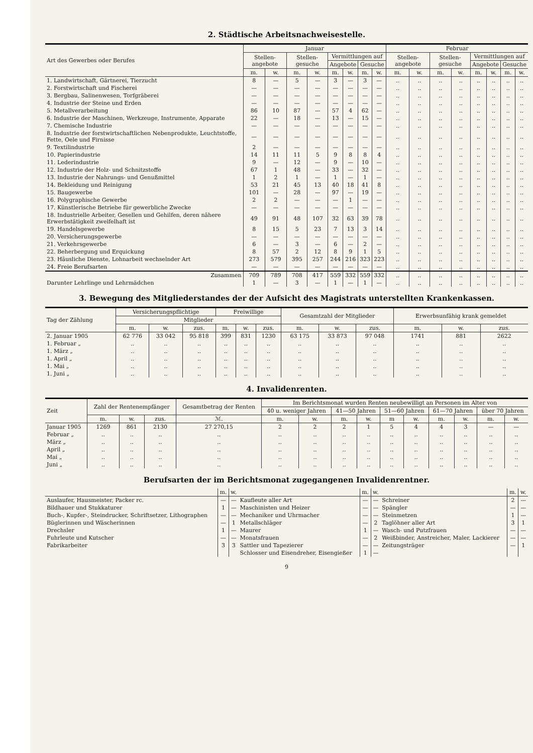2. Städtische Arbeitsnachweisestelle.
| Art des Gewerbes oder Berufes | Januar | | | | | | | | Februar | | | | | | | |
| --- | --- | --- | --- | --- | --- | --- | --- | --- | --- | --- | --- | --- | --- | --- | --- | --- |
| | Stellen-angebote | | Stellen-gesuche | | Vermittlungen auf | | | | Stellen-angebote | | Stellen-gesuche | | Vermittlungen auf | | | |
| | | | | | Angebote | | Gesuche | | | | | | Angebote | | Gesuche | |
| | m. | w. | m. | w. | m. | w. | m. | w. | m. | w. | m. | w. | m. | w. | m. | w. |
| 1. Landwirtschaft, Gärtnerei, Tierzucht | 8 | — | 5 | — | 3 | — | 3 | — | .. | .. | .. | .. | .. | .. | .. | .. |
| 2. Forstwirtschaft und Fischerei | — | — | — | — | — | — | — | — | .. | .. | .. | .. | .. | .. | .. | .. |
| 3. Bergbau, Salinenwesen, Torfgräberei | — | — | — | — | — | — | — | — | .. | .. | .. | .. | .. | .. | .. | .. |
| 4. Industrie der Steine und Erden | — | — | — | — | — | — | — | — | .. | .. | .. | .. | .. | .. | .. | .. |
| 5. Metallverarbeitung | 86 | 10 | 87 | — | 57 | 4 | 62 | — | .. | .. | .. | .. | .. | .. | .. | .. |
| 6. Industrie der Maschinen, Werkzeuge, Instrumente, Apparate | 22 | — | 18 | — | 13 | — | 15 | — | .. | .. | .. | .. | .. | .. | .. | .. |
| 7. Chemische Industrie | — | — | — | — | — | — | — | — | .. | .. | .. | .. | .. | .. | .. | .. |
| 8. Industrie der forstwirtschaftlichen Nebenprodukte, Leuchtstoffe, Fette, Oele und Firnisse | — | — | — | — | — | — | — | — | .. | .. | .. | .. | .. | .. | .. | .. |
| 9. Textilindustrie | 2 | — | — | — | — | — | — | — | .. | .. | .. | .. | .. | .. | .. | .. |
| 10. Papierindustrie | 14 | 11 | 11 | 5 | 9 | 8 | 8 | 4 | .. | .. | .. | .. | .. | .. | .. | .. |
| 11. Lederindustrie | 9 | — | 12 | — | 9 | — | 10 | — | .. | .. | .. | .. | .. | .. | .. | .. |
| 12. Industrie der Holz- und Schnitzstoffe | 67 | 1 | 48 | — | 33 | — | 32 | — | .. | .. | .. | .. | .. | .. | .. | .. |
| 13. Industrie der Nahrungs- und Genußmittel | 1 | 2 | 1 | — | 1 | — | 1 | — | .. | .. | .. | .. | .. | .. | .. | .. |
| 14. Bekleidung und Reinigung | 53 | 21 | 45 | 13 | 40 | 18 | 41 | 8 | .. | .. | .. | .. | .. | .. | .. | .. |
| 15. Baugewerbe | 101 | — | 28 | — | 97 | — | 19 | — | .. | .. | .. | .. | .. | .. | .. | .. |
| 16. Polygraphische Gewerbe | 2 | 2 | — | — | — | 1 | — | — | .. | .. | .. | .. | .. | .. | .. | .. |
| 17. Künstlerische Betriebe für gewerbliche Zwecke | — | — | — | — | — | — | — | — | .. | .. | .. | .. | .. | .. | .. | .. |
| 18. Industrielle Arbeiter, Gesellen und Gehilfen, deren nähere Erwerbstätigkeit zweifelhaft ist | 49 | 91 | 48 | 107 | 32 | 63 | 39 | 78 | .. | .. | .. | .. | .. | .. | .. | .. |
| 19. Handelsgewerbe | 8 | 15 | 5 | 23 | 7 | 13 | 3 | 14 | .. | .. | .. | .. | .. | .. | .. | .. |
| 20. Versicherungsgewerbe | — | — | — | — | — | — | — | — | .. | .. | .. | .. | .. | .. | .. | .. |
| 21. Verkehrsgewerbe | 6 | — | 3 | — | 6 | — | 2 | — | .. | .. | .. | .. | .. | .. | .. | .. |
| 22. Beherbergung und Erquickung | 8 | 57 | 2 | 12 | 8 | 9 | 1 | 5 | .. | .. | .. | .. | .. | .. | .. | .. |
| 23. Häusliche Dienste, Lohnarbeit wechselnder Art | 273 | 579 | 395 | 257 | 244 | 216 | 323 | 223 | .. | .. | .. | .. | .. | .. | .. | .. |
| 24. Freie Berufsarten | — | — | — | — | — | — | — | — | .. | .. | .. | .. | .. | .. | .. | .. |
| Zusammen | 709 | 789 | 708 | 417 | 559 | 332 | 559 | 332 | .. | .. | .. | .. | .. | .. | .. | .. |
| Darunter Lehrlinge und Lehrmädchen | 1 | — | 3 | — | 1 | — | 1 | — | .. | .. | .. | .. | .. | .. | .. | .. |
3. Bewegung des Mitgliederstandes der der Aufsicht des Magistrats unterstellten Krankenkassen.
| Tag der Zählung | Versicherungspflichtige | | | Freiwillige | | | Gesamtzahl der Mitglieder | | | Erwerbsunfähig krank gemeldet | | |
| --- | --- | --- | --- | --- | --- | --- | --- | --- | --- | --- | --- | --- |
| | Mitglieder | | | | | | | | | | | |
| | m. | w. | zus. | m. | w. | zus. | m. | w. | zus. | m. | w. | zus. |
| 2. Januar 1905 | 62 776 | 33 042 | 95 818 | 399 | 831 | 1230 | 63 175 | 33 873 | 97 048 | 1741 | 881 | 2622 |
| 1. Februar „ | .. | .. | .. | .. | .. | .. | .. | .. | .. | .. | .. | .. |
| 1. März „ | .. | .. | .. | .. | .. | .. | .. | .. | .. | .. | .. | .. |
| 1. April „ | .. | .. | .. | .. | .. | .. | .. | .. | .. | .. | .. | .. |
| 1. Mai „ | .. | .. | .. | .. | .. | .. | .. | .. | .. | .. | .. | .. |
| 1. Juni „ | .. | .. | .. | .. | .. | .. | .. | .. | .. | .. | .. | .. |
4. Invalidenrenten.
| Zeit | Zahl der Rentenempfänger | | | Gesamtbetrag der Renten | Im Berichtsmonat wurden Renten neubewilligt an Personen im Alter von | | | | | | | | | |
| --- | --- | --- | --- | --- | --- | --- | --- | --- | --- | --- | --- | --- | --- | --- |
| | | | | | 40 u. weniger Jahren | | 41—50 Jahren | | 51—60 Jahren | | 61—70 Jahren | | über 70 Jahren | |
| | m. | w. | zus. | ℳ. | m. | w. | m. | w. | m | w. | m. | w. | m. | w. |
| Januar 1905 | 1269 | 861 | 2130 | 27 270,15 | 2 | 2 | 2 | 1 | 5 | 4 | 4 | 3 | — | — |
| Februar „ | .. | .. | .. | .. | .. | .. | .. | .. | .. | .. | .. | .. | .. | .. |
| März „ | .. | .. | .. | .. | .. | .. | .. | .. | .. | .. | .. | .. | .. | .. |
| April „ | .. | .. | .. | .. | .. | .. | .. | .. | .. | .. | .. | .. | .. | .. |
| Mai „ | .. | .. | .. | .. | .. | .. | .. | .. | .. | .. | .. | .. | .. | .. |
| Juni „ | .. | .. | .. | .. | .. | .. | .. | .. | .. | .. | .. | .. | .. | .. |
Berufsarten der im Berichtsmonat zugegangenen Invalidenrentner.
| | m. | w. | | m. | w. | | m. | w. |
| --- | --- | --- | --- | --- | --- | --- | --- | --- |
| Auslaufer, Hausmeister, Packer rc. | — | — | Kaufleute aller Art | — | — | Schreiner | 2 | — |
| Bildhauer und Stukkaturer | 1 | — | Maschinisten und Heizer | — | — | Spängler | — | — |
| Buch-, Kupfer-, Steindrucker, Schriftsetzer, Lithographen | — | — | Mechaniker und Uhrmacher | — | — | Steinmetzen | 1 | — |
| Büglerinnen und Wäscherinnen | — | 1 | Metallschläger | — | 2 | Taglöhner aller Art | 3 | 1 |
| Drechsler | 1 | — | Maurer | 1 | — | Wasch- und Putzfrauen | — | — |
| Fuhrleute und Kutscher | — | — | Monatsfrauen | — | 2 | Weißbinder, Anstreicher, Maler, Lackierer | — | — |
| Fabrikarbeiter | 3 | 3 | Sattler und Tapezierer | — | — | Zeitungsträger | — | 1 |
| | | | Schlosser und Eisendreher, Eisengießer | 1 | — | | | |
9